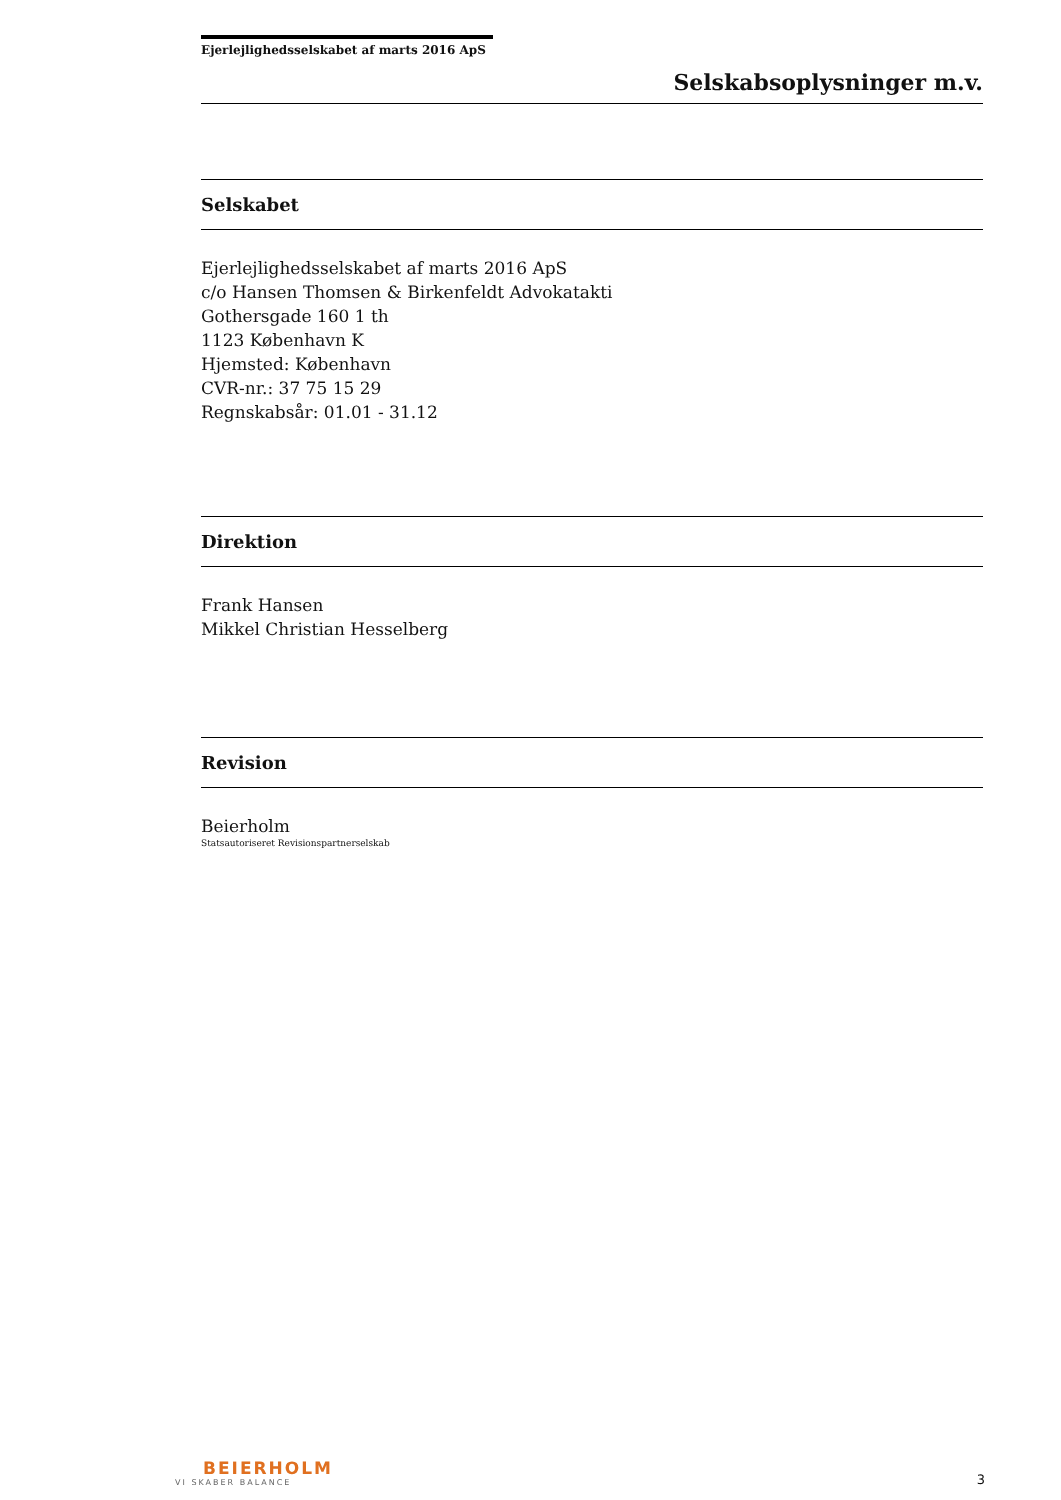Ejerlejlighedsselskabet af marts 2016 ApS
Selskabsoplysninger m.v.
Selskabet
Ejerlejlighedsselskabet af marts 2016 ApS
c/o Hansen Thomsen & Birkenfeldt Advokatakti
Gothersgade 160 1 th
1123 København K
Hjemsted: København
CVR-nr.: 37 75 15 29
Regnskabsår: 01.01 - 31.12
Direktion
Frank Hansen
Mikkel Christian Hesselberg
Revision
Beierholm
Statsautoriseret Revisionspartnerselskab
BEIERHOLM
VI SKABER BALANCE
3